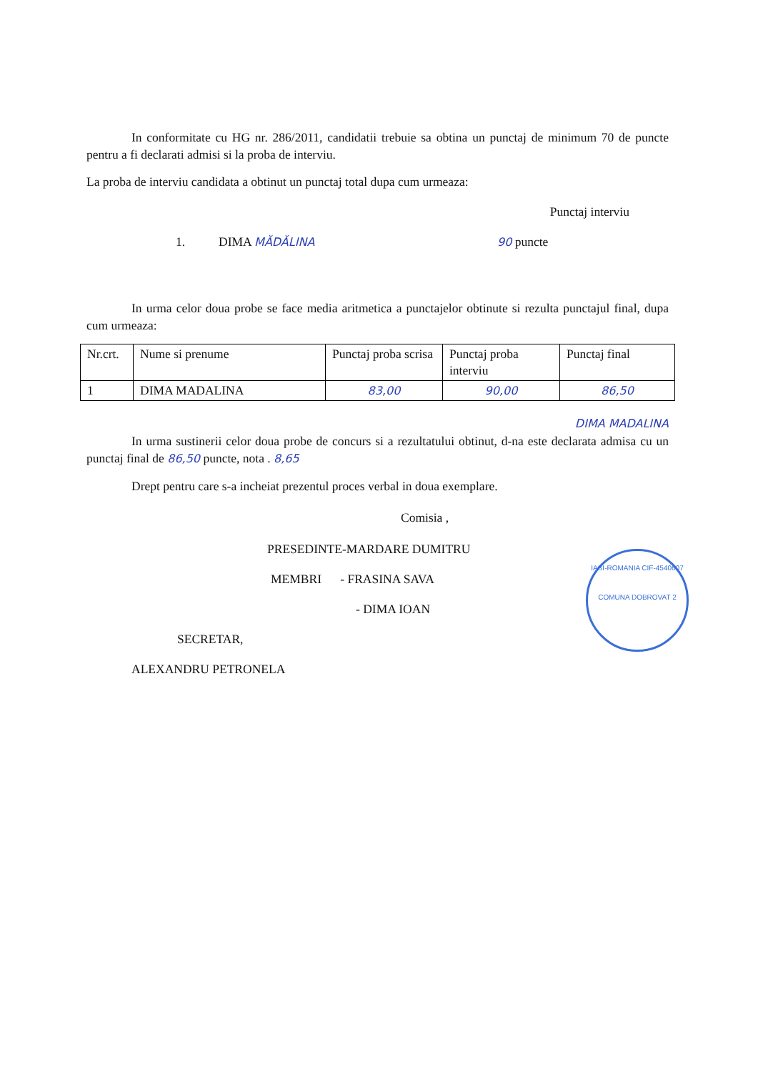In conformitate cu HG nr. 286/2011, candidatii trebuie sa obtina un punctaj de minimum 70 de puncte pentru a fi declarati admisi si la proba de interviu.
La proba de interviu candidata a obtinut un punctaj total dupa cum urmeaza:
Punctaj interviu
1. DIMA MĂDĂLINA 90 puncte
In urma celor doua probe se face media aritmetica a punctajelor obtinute si rezulta punctajul final, dupa cum urmeaza:
| Nr.crt. | Nume si prenume | Punctaj proba scrisa | Punctaj proba interviu | Punctaj final |
| 1 | DIMA MADALINA | 83,00 | 90,00 | 86,50 |
DIMA MADALINA
In urma sustinerii celor doua probe de concurs si a rezultatului obtinut, d-na este declarata admisa cu un punctaj final de 86,50 puncte, nota . 8,65
Drept pentru care s-a incheiat prezentul proces verbal in doua exemplare.
Comisia ,
PRESEDINTE-MARDARE DUMITRU
MEMBRI - FRASINA SAVA
- DIMA IOAN
SECRETAR,
ALEXANDRU PETRONELA
IASI-ROMANIA CIF-4540607
COMUNA DOBROVAT 2